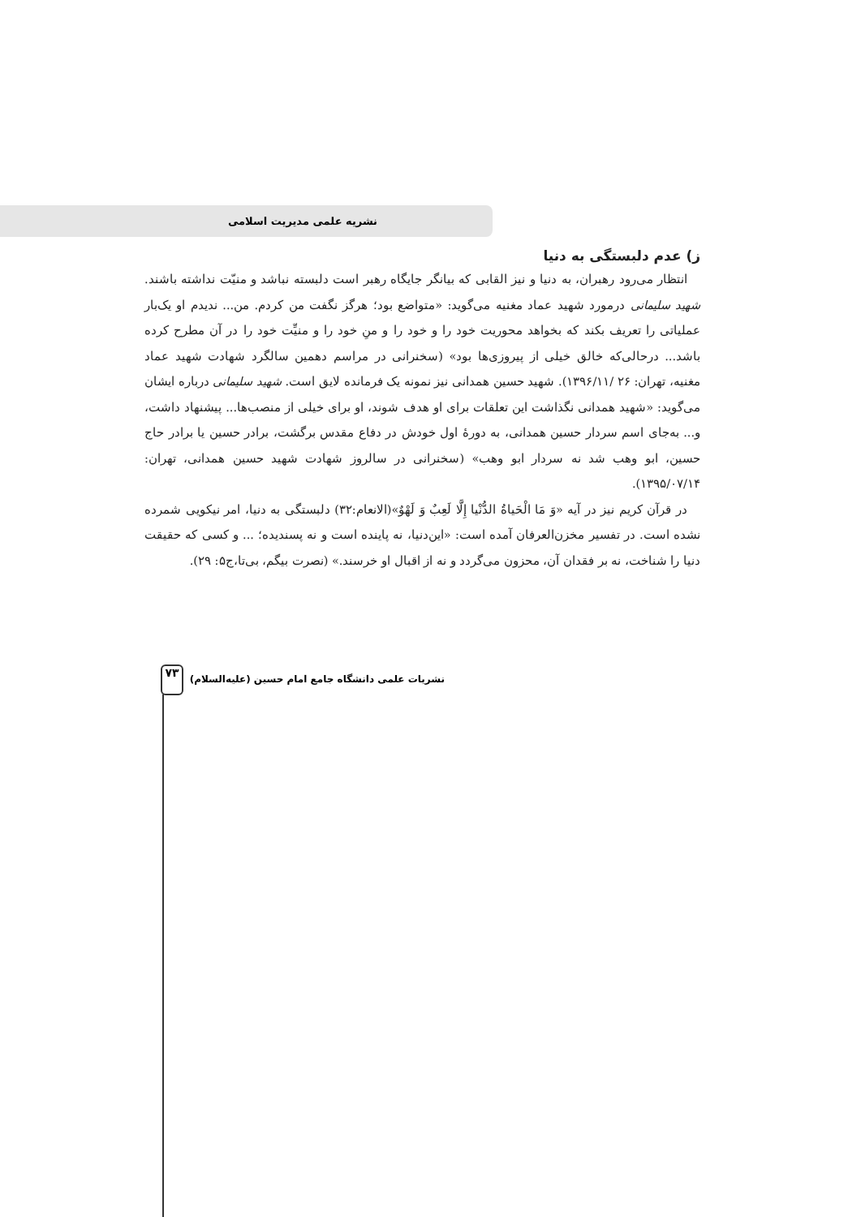نشریه علمی مدیریت اسلامی
ز) عدم دلبستگی به دنیا
انتظار می‌رود رهبران، به دنیا و نیز القابی که بیانگر جایگاه رهبر است دلبسته نباشد و منیّت نداشته باشند. شهید سلیمانی درمورد شهید عماد مغنیه می‌گوید: «متواضع بود؛ هرگز نگفت من کردم. من... ندیدم او یک‌بار عملیاتی را تعریف بکند که بخواهد محوریت خود را و خود را و منِ خود را و منیِّت خود را در آن مطرح کرده باشد... درحالی‌که خالق خیلی از پیروزی‌ها بود» (سخنرانی در مراسم دهمین سالگرد شهادت شهید عماد مغنیه، تهران: ۲۶ /۱۳۹۶/۱۱). شهید حسین همدانی نیز نمونه یک فرمانده لایق است. شهید سلیمانی درباره ایشان می‌گوید: «شهید همدانی نگذاشت این تعلقات برای او هدف شوند، او برای خیلی از منصب‌ها... پیشنهاد داشت، و... به‌جای اسم سردار حسین همدانی، به دورهٔ اول خودش در دفاع مقدس برگشت، برادر حسین یا برادر حاج حسین، ابو وهب شد نه سردار ابو وهب» (سخنرانی در سالروز شهادت شهید حسین همدانی، تهران: ۱۳۹۵/۰۷/۱۴).
در قرآن کریم نیز در آیه «وَ مَا الْحَیاةُ الدُّنْیا إِلَّا لَعِبٌ وَ لَهْوٌ»(الانعام:۳۲) دلبستگی به دنیا، امر نیکویی شمرده نشده است. در تفسیر مخزن‌العرفان آمده است: «این‌دنیا، نه پاینده است و نه پسندیده؛ ... و کسی که حقیقت دنیا را شناخت، نه بر فقدان آن، محزون می‌گردد و نه از اقبال او خرسند.» (نصرت بیگم، بی‌تا،ج۵: ۲۹).
نشریات علمی دانشگاه جامع امام حسین (علیه‌السلام)
۷۳